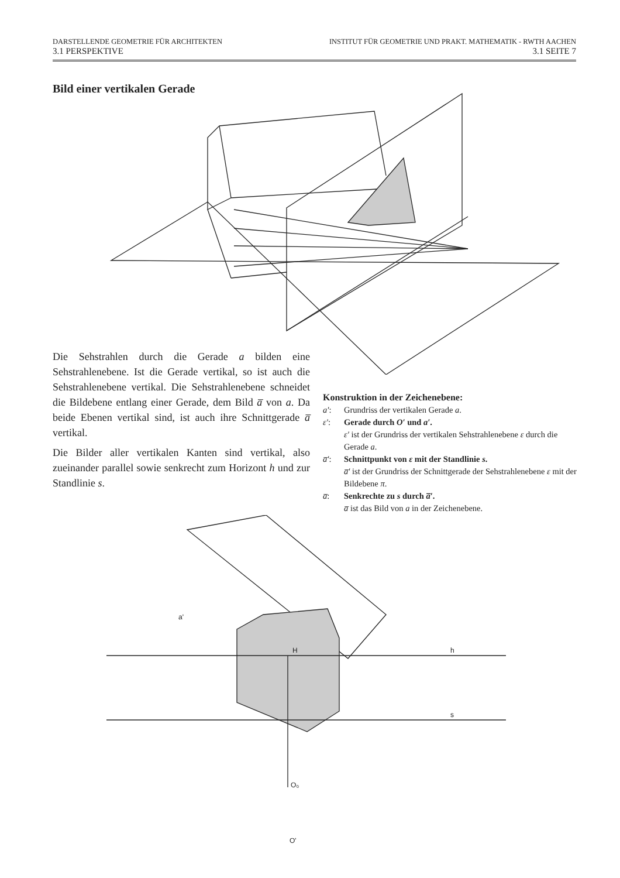DARSTELLENDE GEOMETRIE FÜR ARCHITEKTEN INSTITUT FÜR GEOMETRIE UND PRAKT. MATHEMATIK - RWTH AACHEN
3.1 PERSPEKTIVE 3.1 SEITE 7
Bild einer vertikalen Gerade
Die Sehstrahlen durch die Gerade a bilden eine Sehstrahlenebene. Ist die Gerade vertikal, so ist auch die Sehstrahlenebene vertikal. Die Sehstrahlenebene schneidet die Bildebene entlang einer Gerade, dem Bild a̅ von a. Da beide Ebenen vertikal sind, ist auch ihre Schnittgerade a̅ vertikal.
Die Bilder aller vertikalen Kanten sind vertikal, also zueinander parallel sowie senkrecht zum Horizont h und zur Standlinie s.
Konstruktion in der Zeichenebene:
a′: Grundriss der vertikalen Gerade a.
ε′: Gerade durch O′ und a′.
ε′ ist der Grundriss der vertikalen Sehstrahlenebene ε durch die Gerade a.
a̅′: Schnittpunkt von ε mit der Standlinie s.
a̅′ ist der Grundriss der Schnittgerade der Sehstrahlenebene ε mit der Bildebene π.
a̅: Senkrechte zu s durch a̅′.
a̅ ist das Bild von a in der Zeichenebene.
a'
H
h
s
O₀
O'